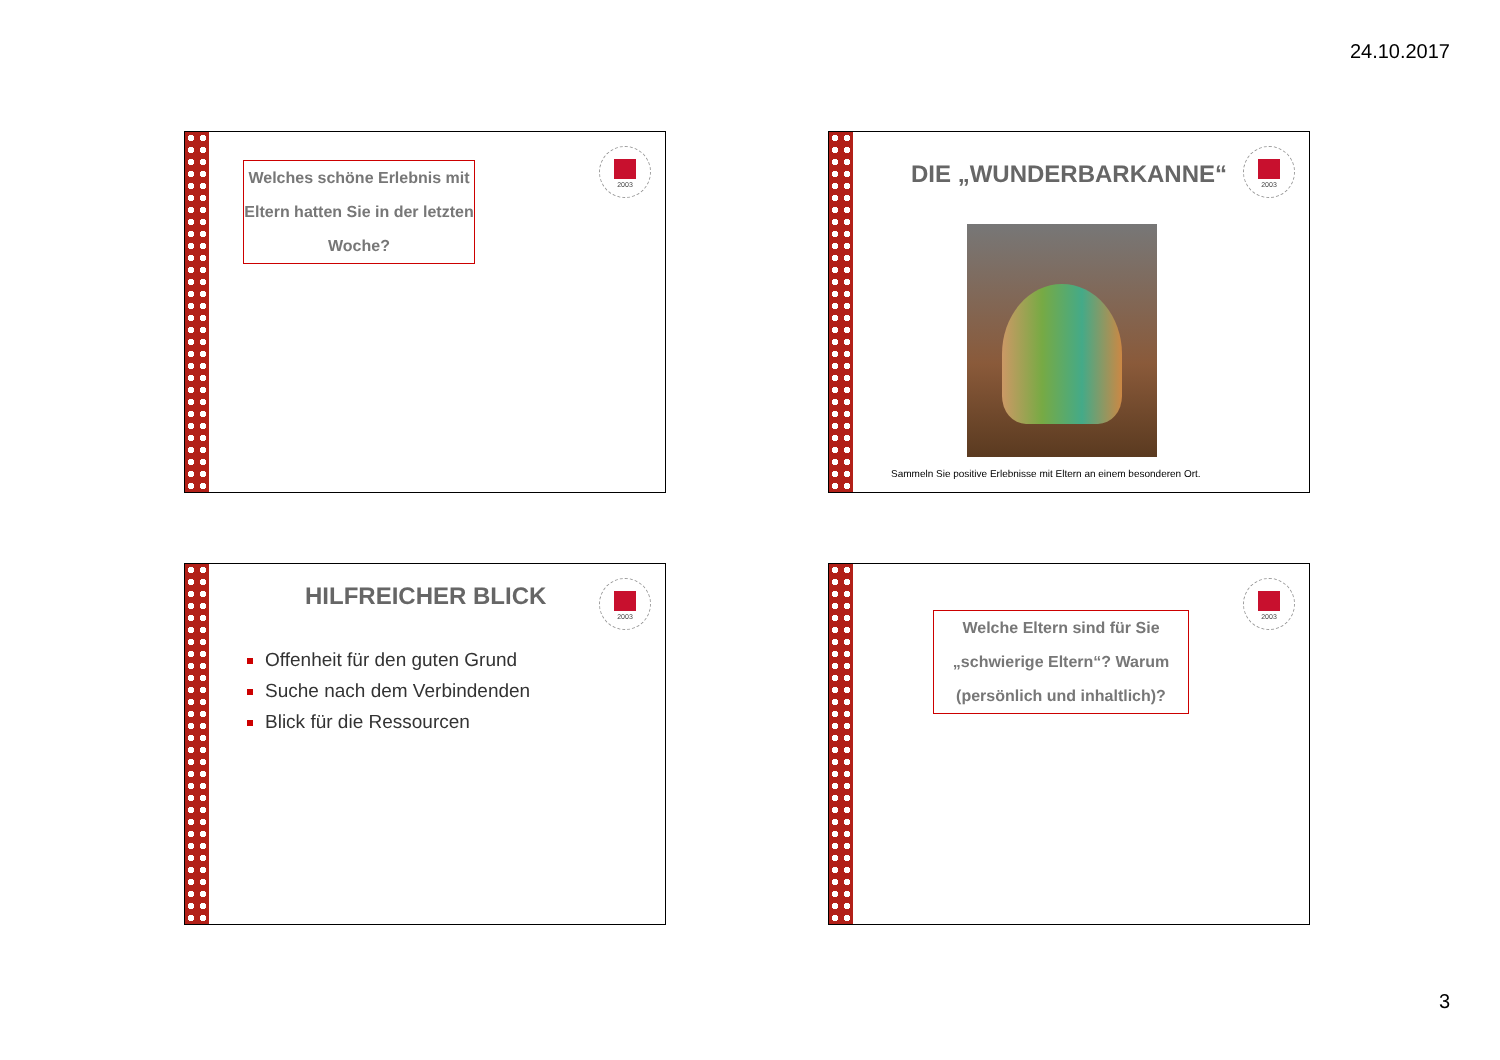24.10.2017
2003
Welches schöne Erlebnis mit Eltern hatten Sie in der letzten Woche?
2003
DIE „WUNDERBARKANNE“
Sammeln Sie positive Erlebnisse mit Eltern an einem besonderen Ort.
2003 HILFREICHER BLICK
Offenheit für den guten Grund
Suche nach dem Verbindenden
Blick für die Ressourcen
2003
Welche Eltern sind für Sie „schwierige Eltern“? Warum (persönlich und inhaltlich)?
3